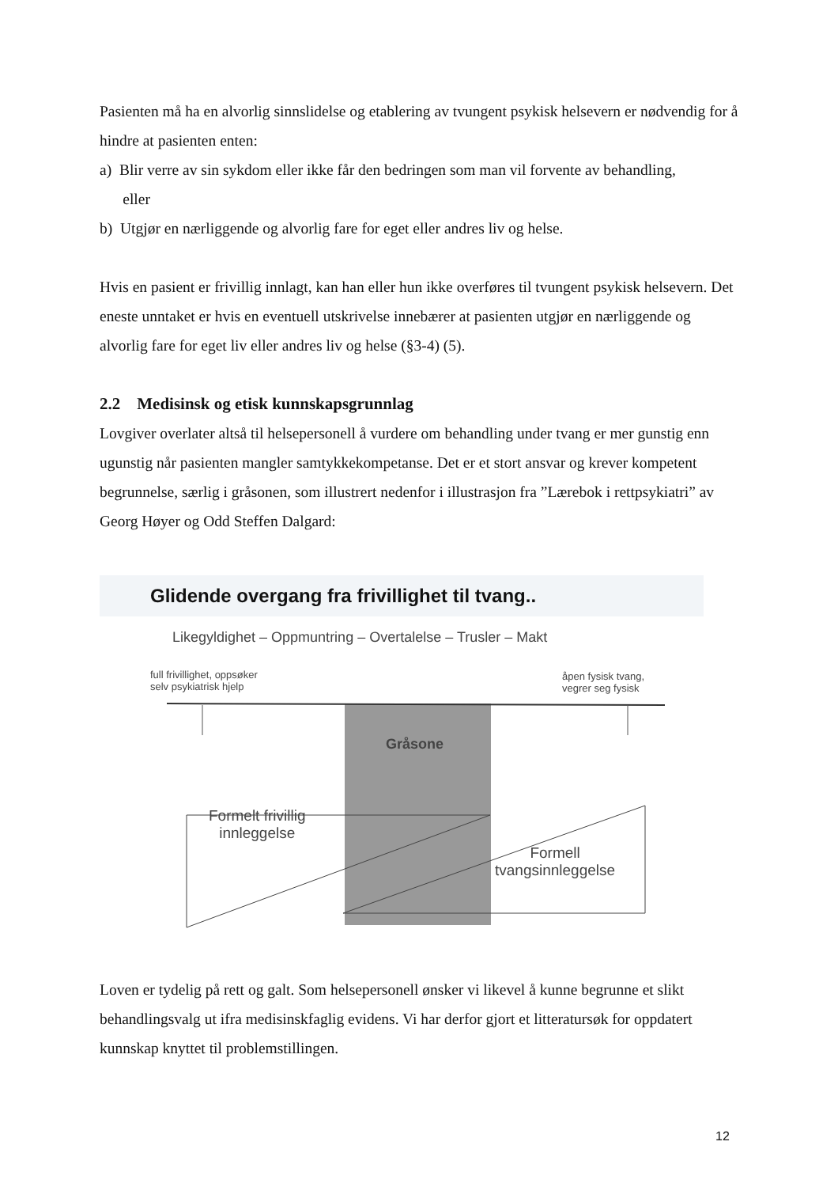Pasienten må ha en alvorlig sinnslidelse og etablering av tvungent psykisk helsevern er nødvendig for å hindre at pasienten enten:
a) Blir verre av sin sykdom eller ikke får den bedringen som man vil forvente av behandling,
eller
b) Utgjør en nærliggende og alvorlig fare for eget eller andres liv og helse.
Hvis en pasient er frivillig innlagt, kan han eller hun ikke overføres til tvungent psykisk helsevern. Det eneste unntaket er hvis en eventuell utskrivelse innebærer at pasienten utgjør en nærliggende og alvorlig fare for eget liv eller andres liv og helse (§3-4) (5).
2.2 Medisinsk og etisk kunnskapsgrunnlag
Lovgiver overlater altså til helsepersonell å vurdere om behandling under tvang er mer gunstig enn ugunstig når pasienten mangler samtykkekompetanse. Det er et stort ansvar og krever kompetent begrunnelse, særlig i gråsonen, som illustrert nedenfor i illustrasjon fra ”Lærebok i rettpsykiatri” av Georg Høyer og Odd Steffen Dalgard:
Glidende overgang fra frivillighet til tvang..
Likegyldighet – Oppmuntring – Overtalelse – Trusler – Makt
full frivillighet, oppsøker
selv psykiatrisk hjelp
åpen fysisk tvang,
vegrer seg fysisk
Gråsone
Formelt frivillig
innleggelse
Formell
tvangsinnleggelse
Loven er tydelig på rett og galt. Som helsepersonell ønsker vi likevel å kunne begrunne et slikt behandlingsvalg ut ifra medisinskfaglig evidens. Vi har derfor gjort et litteratursøk for oppdatert kunnskap knyttet til problemstillingen.
12